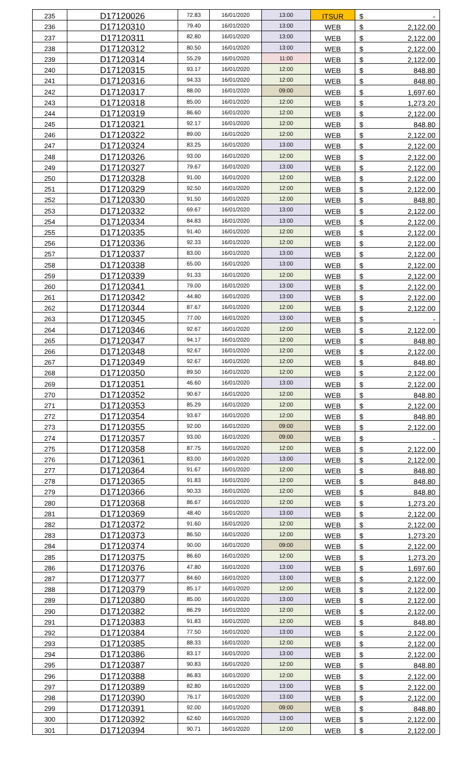| 235 | D17120026 | 72.83 | 16/01/2020 | 13:00 | ITSUR | $ - |
| 236 | D17120310 | 79.40 | 16/01/2020 | 13:00 | WEB | $ 2,122.00 |
| 237 | D17120311 | 82.80 | 16/01/2020 | 13:00 | WEB | $ 2,122.00 |
| 238 | D17120312 | 80.50 | 16/01/2020 | 13:00 | WEB | $ 2,122.00 |
| 239 | D17120314 | 55.29 | 16/01/2020 | 11:00 | WEB | $ 2,122.00 |
| 240 | D17120315 | 93.17 | 16/01/2020 | 12:00 | WEB | $ 848.80 |
| 241 | D17120316 | 94.33 | 16/01/2020 | 12:00 | WEB | $ 848.80 |
| 242 | D17120317 | 88.00 | 16/01/2020 | 09:00 | WEB | $ 1,697.60 |
| 243 | D17120318 | 85.00 | 16/01/2020 | 12:00 | WEB | $ 1,273.20 |
| 244 | D17120319 | 86.60 | 16/01/2020 | 12:00 | WEB | $ 2,122.00 |
| 245 | D17120321 | 92.17 | 16/01/2020 | 12:00 | WEB | $ 848.80 |
| 246 | D17120322 | 89.00 | 16/01/2020 | 12:00 | WEB | $ 2,122.00 |
| 247 | D17120324 | 83.25 | 16/01/2020 | 13:00 | WEB | $ 2,122.00 |
| 248 | D17120326 | 93.00 | 16/01/2020 | 12:00 | WEB | $ 2,122.00 |
| 249 | D17120327 | 79.67 | 16/01/2020 | 13:00 | WEB | $ 2,122.00 |
| 250 | D17120328 | 91.00 | 16/01/2020 | 12:00 | WEB | $ 2,122.00 |
| 251 | D17120329 | 92.50 | 16/01/2020 | 12:00 | WEB | $ 2,122.00 |
| 252 | D17120330 | 91.50 | 16/01/2020 | 12:00 | WEB | $ 848.80 |
| 253 | D17120332 | 69.67 | 16/01/2020 | 13:00 | WEB | $ 2,122.00 |
| 254 | D17120334 | 84.83 | 16/01/2020 | 13:00 | WEB | $ 2,122.00 |
| 255 | D17120335 | 91.40 | 16/01/2020 | 12:00 | WEB | $ 2,122.00 |
| 256 | D17120336 | 92.33 | 16/01/2020 | 12:00 | WEB | $ 2,122.00 |
| 257 | D17120337 | 83.00 | 16/01/2020 | 13:00 | WEB | $ 2,122.00 |
| 258 | D17120338 | 65.00 | 16/01/2020 | 13:00 | WEB | $ 2,122.00 |
| 259 | D17120339 | 91.33 | 16/01/2020 | 12:00 | WEB | $ 2,122.00 |
| 260 | D17120341 | 79.00 | 16/01/2020 | 13:00 | WEB | $ 2,122.00 |
| 261 | D17120342 | 44.80 | 16/01/2020 | 13:00 | WEB | $ 2,122.00 |
| 262 | D17120344 | 87.67 | 16/01/2020 | 12:00 | WEB | $ 2,122.00 |
| 263 | D17120345 | 77.00 | 16/01/2020 | 13:00 | WEB | $ - |
| 264 | D17120346 | 92.67 | 16/01/2020 | 12:00 | WEB | $ 2,122.00 |
| 265 | D17120347 | 94.17 | 16/01/2020 | 12:00 | WEB | $ 848.80 |
| 266 | D17120348 | 92.67 | 16/01/2020 | 12:00 | WEB | $ 2,122.00 |
| 267 | D17120349 | 92.67 | 16/01/2020 | 12:00 | WEB | $ 848.80 |
| 268 | D17120350 | 89.50 | 16/01/2020 | 12:00 | WEB | $ 2,122.00 |
| 269 | D17120351 | 46.60 | 16/01/2020 | 13:00 | WEB | $ 2,122.00 |
| 270 | D17120352 | 90.67 | 16/01/2020 | 12:00 | WEB | $ 848.80 |
| 271 | D17120353 | 85.29 | 16/01/2020 | 12:00 | WEB | $ 2,122.00 |
| 272 | D17120354 | 93.67 | 16/01/2020 | 12:00 | WEB | $ 848.80 |
| 273 | D17120355 | 92.00 | 16/01/2020 | 09:00 | WEB | $ 2,122.00 |
| 274 | D17120357 | 93.00 | 16/01/2020 | 09:00 | WEB | $ - |
| 275 | D17120358 | 87.75 | 16/01/2020 | 12:00 | WEB | $ 2,122.00 |
| 276 | D17120361 | 83.00 | 16/01/2020 | 13:00 | WEB | $ 2,122.00 |
| 277 | D17120364 | 91.67 | 16/01/2020 | 12:00 | WEB | $ 848.80 |
| 278 | D17120365 | 91.83 | 16/01/2020 | 12:00 | WEB | $ 848.80 |
| 279 | D17120366 | 90.33 | 16/01/2020 | 12:00 | WEB | $ 848.80 |
| 280 | D17120368 | 86.67 | 16/01/2020 | 12:00 | WEB | $ 1,273.20 |
| 281 | D17120369 | 48.40 | 16/01/2020 | 13:00 | WEB | $ 2,122.00 |
| 282 | D17120372 | 91.60 | 16/01/2020 | 12:00 | WEB | $ 2,122.00 |
| 283 | D17120373 | 86.50 | 16/01/2020 | 12:00 | WEB | $ 1,273.20 |
| 284 | D17120374 | 90.00 | 16/01/2020 | 09:00 | WEB | $ 2,122.00 |
| 285 | D17120375 | 86.60 | 16/01/2020 | 12:00 | WEB | $ 1,273.20 |
| 286 | D17120376 | 47.80 | 16/01/2020 | 13:00 | WEB | $ 1,697.60 |
| 287 | D17120377 | 84.60 | 16/01/2020 | 13:00 | WEB | $ 2,122.00 |
| 288 | D17120379 | 85.17 | 16/01/2020 | 12:00 | WEB | $ 2,122.00 |
| 289 | D17120380 | 85.00 | 16/01/2020 | 13:00 | WEB | $ 2,122.00 |
| 290 | D17120382 | 86.29 | 16/01/2020 | 12:00 | WEB | $ 2,122.00 |
| 291 | D17120383 | 91.83 | 16/01/2020 | 12:00 | WEB | $ 848.80 |
| 292 | D17120384 | 77.50 | 16/01/2020 | 13:00 | WEB | $ 2,122.00 |
| 293 | D17120385 | 88.33 | 16/01/2020 | 12:00 | WEB | $ 2,122.00 |
| 294 | D17120386 | 83.17 | 16/01/2020 | 13:00 | WEB | $ 2,122.00 |
| 295 | D17120387 | 90.83 | 16/01/2020 | 12:00 | WEB | $ 848.80 |
| 296 | D17120388 | 86.83 | 16/01/2020 | 12:00 | WEB | $ 2,122.00 |
| 297 | D17120389 | 82.80 | 16/01/2020 | 13:00 | WEB | $ 2,122.00 |
| 298 | D17120390 | 76.17 | 16/01/2020 | 13:00 | WEB | $ 2,122.00 |
| 299 | D17120391 | 92.00 | 16/01/2020 | 09:00 | WEB | $ 848.80 |
| 300 | D17120392 | 62.60 | 16/01/2020 | 13:00 | WEB | $ 2,122.00 |
| 301 | D17120394 | 90.71 | 16/01/2020 | 12:00 | WEB | $ 2,122.00 |